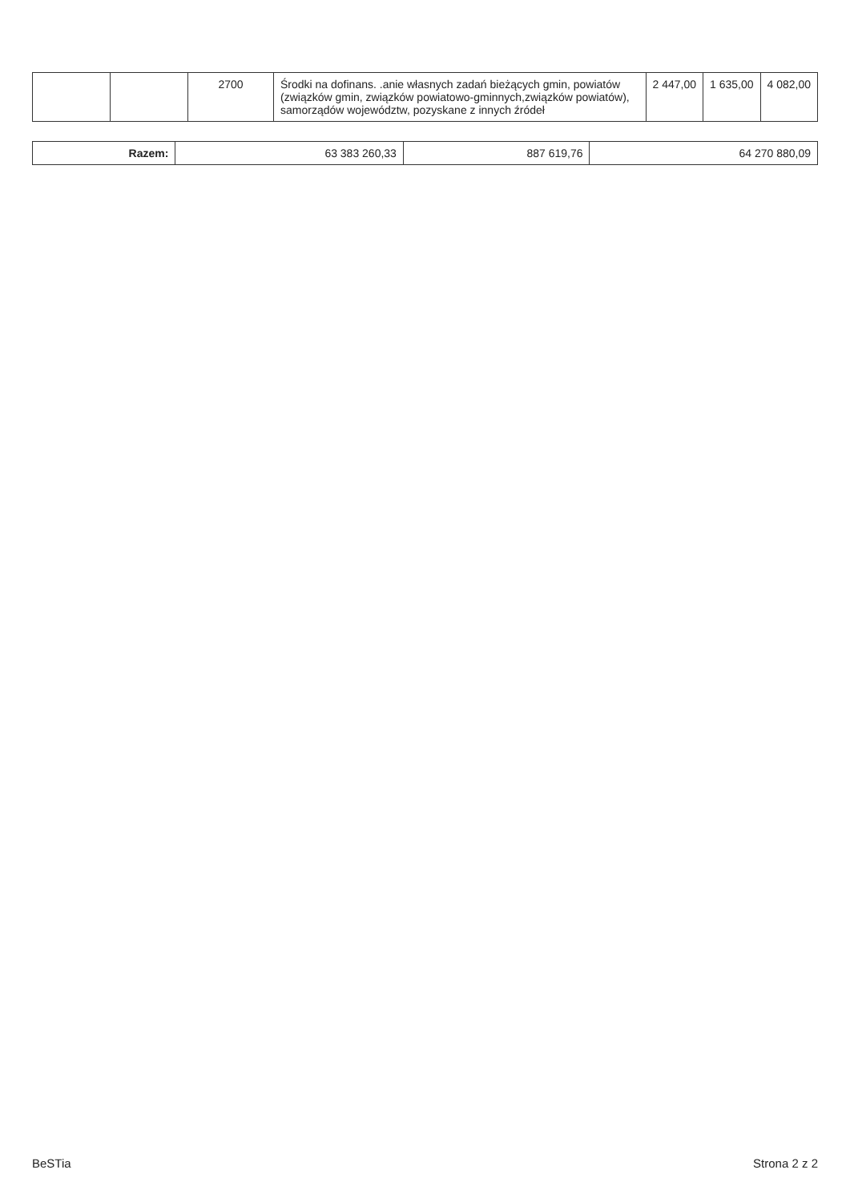| | | 2700 | Środki na dofinans. .anie własnych zadań bieżących gmin, powiatów (związków gmin, związków powiatowo-gminnych,związków powiatów), samorządów województw, pozyskane z innych źródeł | 2 447,00 | 1 635,00 | 4 082,00 |
| Razem: | 63 383 260,33 | 887 619,76 | 64 270 880,09 |
BeSTia Strona 2 z 2